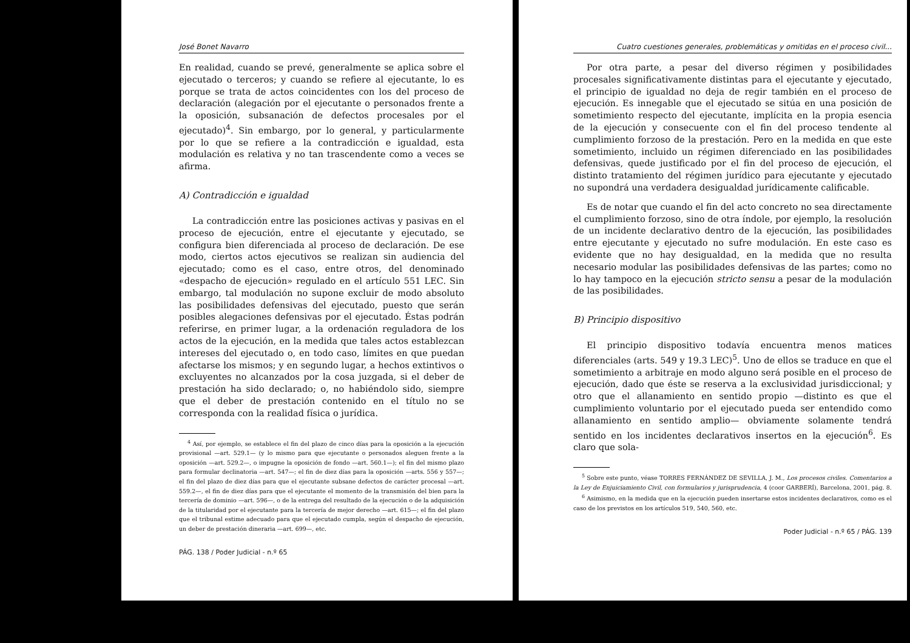José Bonet Navarro
En realidad, cuando se prevé, generalmente se aplica sobre el ejecutado o terceros; y cuando se refiere al ejecutante, lo es porque se trata de actos coincidentes con los del proceso de declaración (alegación por el ejecutante o personados frente a la oposición, subsanación de defectos procesales por el ejecutado)<sup>4</sup>. Sin embargo, por lo general, y particularmente por lo que se refiere a la contradicción e igualdad, esta modulación es relativa y no tan trascendente como a veces se afirma.
A) Contradicción e igualdad
La contradicción entre las posiciones activas y pasivas en el proceso de ejecución, entre el ejecutante y ejecutado, se configura bien diferenciada al proceso de declaración. De ese modo, ciertos actos ejecutivos se realizan sin audiencia del ejecutado; como es el caso, entre otros, del denominado «despacho de ejecución» regulado en el artículo 551 LEC. Sin embargo, tal modulación no supone excluir de modo absoluto las posibilidades defensivas del ejecutado, puesto que serán posibles alegaciones defensivas por el ejecutado. Éstas podrán referirse, en primer lugar, a la ordenación reguladora de los actos de la ejecución, en la medida que tales actos establezcan intereses del ejecutado o, en todo caso, límites en que puedan afectarse los mismos; y en segundo lugar, a hechos extintivos o excluyentes no alcanzados por la cosa juzgada, si el deber de prestación ha sido declarado; o, no habiéndolo sido, siempre que el deber de prestación contenido en el título no se corresponda con la realidad física o jurídica.
<sup>4</sup> Así, por ejemplo, se establece el fin del plazo de cinco días para la oposición a la ejecución provisional —art. 529.1— (y lo mismo para que ejecutante o personados aleguen frente a la oposición —art. 529.2—, o impugne la oposición de fondo —art. 560.1—); el fin del mismo plazo para formular declinatoria —art. 547—; el fin de diez días para la oposición —arts. 556 y 557—; el fin del plazo de diez días para que el ejecutante subsane defectos de carácter procesal —art. 559.2—, el fin de diez días para que el ejecutante el momento de la transmisión del bien para la tercería de dominio —art. 596—, o de la entrega del resultado de la ejecución o de la adquisición de la titularidad por el ejecutante para la tercería de mejor derecho —art. 615—; el fin del plazo que el tribunal estime adecuado para que el ejecutado cumpla, según el despacho de ejecución, un deber de prestación dineraria —art. 699—, etc.
PÁG. 138 / Poder Judicial - n.º 65
Cuatro cuestiones generales, problemáticas y omitidas en el proceso civil...
Por otra parte, a pesar del diverso régimen y posibilidades procesales significativamente distintas para el ejecutante y ejecutado, el principio de igualdad no deja de regir también en el proceso de ejecución. Es innegable que el ejecutado se sitúa en una posición de sometimiento respecto del ejecutante, implícita en la propia esencia de la ejecución y consecuente con el fin del proceso tendente al cumplimiento forzoso de la prestación. Pero en la medida en que este sometimiento, incluido un régimen diferenciado en las posibilidades defensivas, quede justificado por el fin del proceso de ejecución, el distinto tratamiento del régimen jurídico para ejecutante y ejecutado no supondrá una verdadera desigualdad jurídicamente calificable.
Es de notar que cuando el fin del acto concreto no sea directamente el cumplimiento forzoso, sino de otra índole, por ejemplo, la resolución de un incidente declarativo dentro de la ejecución, las posibilidades entre ejecutante y ejecutado no sufre modulación. En este caso es evidente que no hay desigualdad, en la medida que no resulta necesario modular las posibilidades defensivas de las partes; como no lo hay tampoco en la ejecución stricto sensu a pesar de la modulación de las posibilidades.
B) Principio dispositivo
El principio dispositivo todavía encuentra menos matices diferenciales (arts. 549 y 19.3 LEC)<sup>5</sup>. Uno de ellos se traduce en que el sometimiento a arbitraje en modo alguno será posible en el proceso de ejecución, dado que éste se reserva a la exclusividad jurisdiccional; y otro que el allanamiento en sentido propio —distinto es que el cumplimiento voluntario por el ejecutado pueda ser entendido como allanamiento en sentido amplio— obviamente solamente tendrá sentido en los incidentes declarativos insertos en la ejecución<sup>6</sup>. Es claro que sola-
<sup>5</sup> Sobre este punto, véase TORRES FERNÁNDEZ DE SEVILLA, J. M., Los procesos civiles. Comentarios a la Ley de Enjuiciamiento Civil, con formularios y jurisprudencia, 4 (coor GARBERÍ), Barcelona, 2001, pág. 8.
<sup>6</sup> Asimismo, en la medida que en la ejecución pueden insertarse estos incidentes declarativos, como es el caso de los previstos en los artículos 519, 540, 560, etc.
Poder Judicial - n.º 65 / PÁG. 139